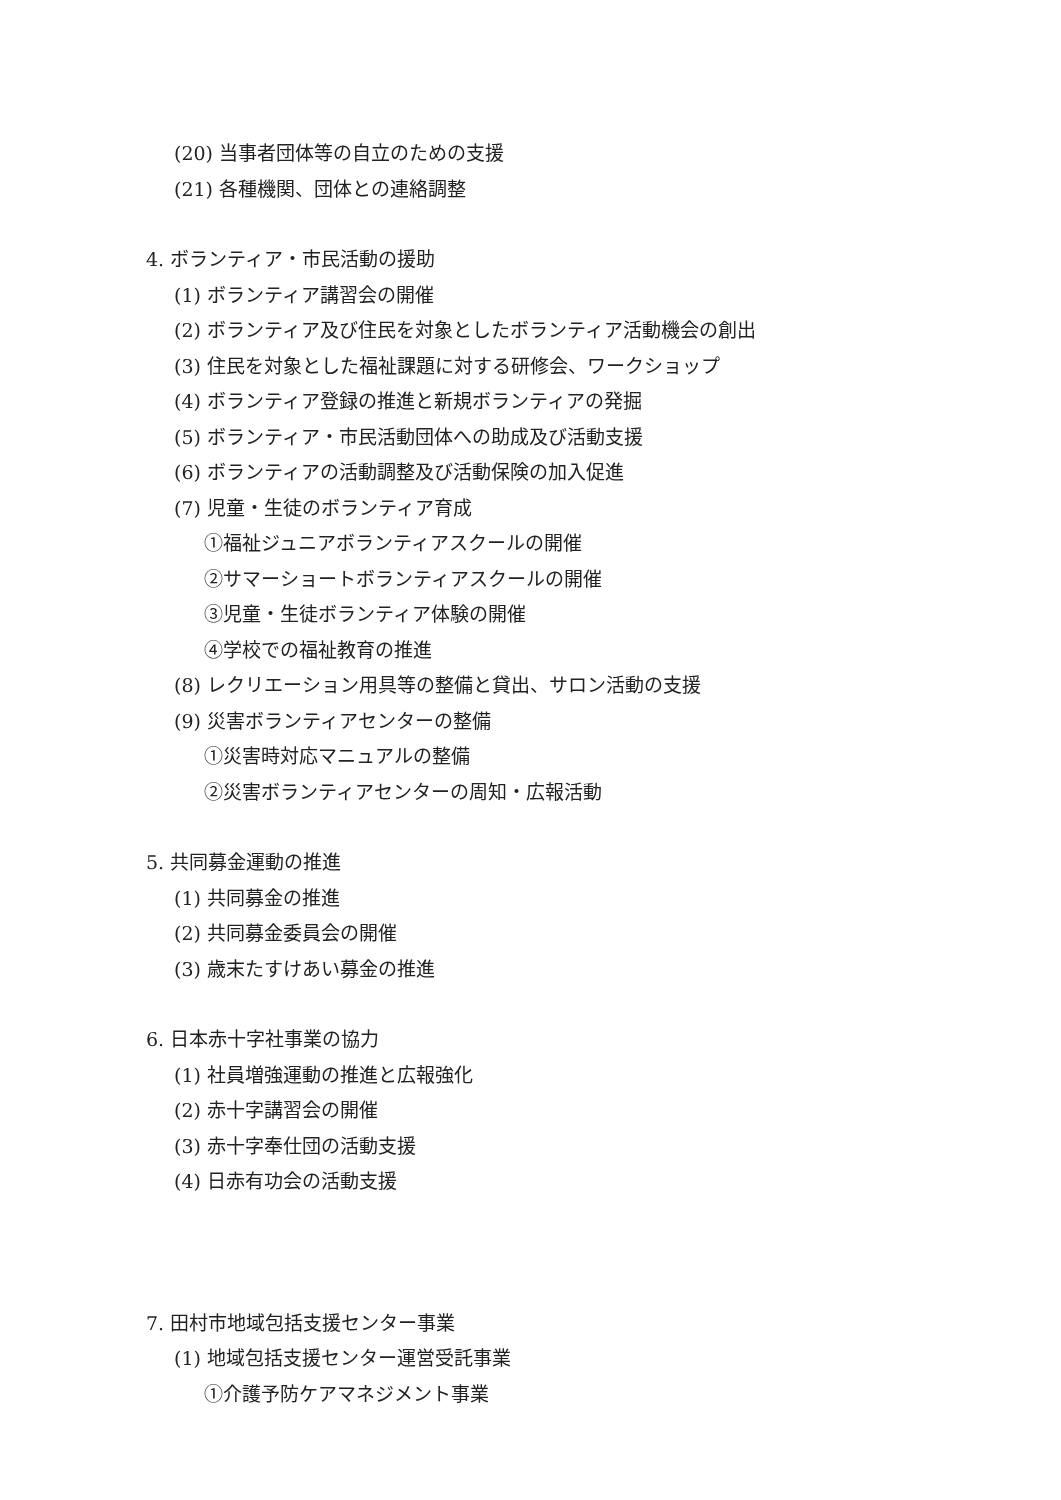(20) 当事者団体等の自立のための支援
(21) 各種機関、団体との連絡調整
4. ボランティア・市民活動の援助
(1) ボランティア講習会の開催
(2) ボランティア及び住民を対象としたボランティア活動機会の創出
(3) 住民を対象とした福祉課題に対する研修会、ワークショップ
(4) ボランティア登録の推進と新規ボランティアの発掘
(5) ボランティア・市民活動団体への助成及び活動支援
(6) ボランティアの活動調整及び活動保険の加入促進
(7) 児童・生徒のボランティア育成
①福祉ジュニアボランティアスクールの開催
②サマーショートボランティアスクールの開催
③児童・生徒ボランティア体験の開催
④学校での福祉教育の推進
(8) レクリエーション用具等の整備と貸出、サロン活動の支援
(9) 災害ボランティアセンターの整備
①災害時対応マニュアルの整備
②災害ボランティアセンターの周知・広報活動
5. 共同募金運動の推進
(1) 共同募金の推進
(2) 共同募金委員会の開催
(3) 歳末たすけあい募金の推進
6. 日本赤十字社事業の協力
(1) 社員増強運動の推進と広報強化
(2) 赤十字講習会の開催
(3) 赤十字奉仕団の活動支援
(4) 日赤有功会の活動支援
7. 田村市地域包括支援センター事業
(1) 地域包括支援センター運営受託事業
①介護予防ケアマネジメント事業